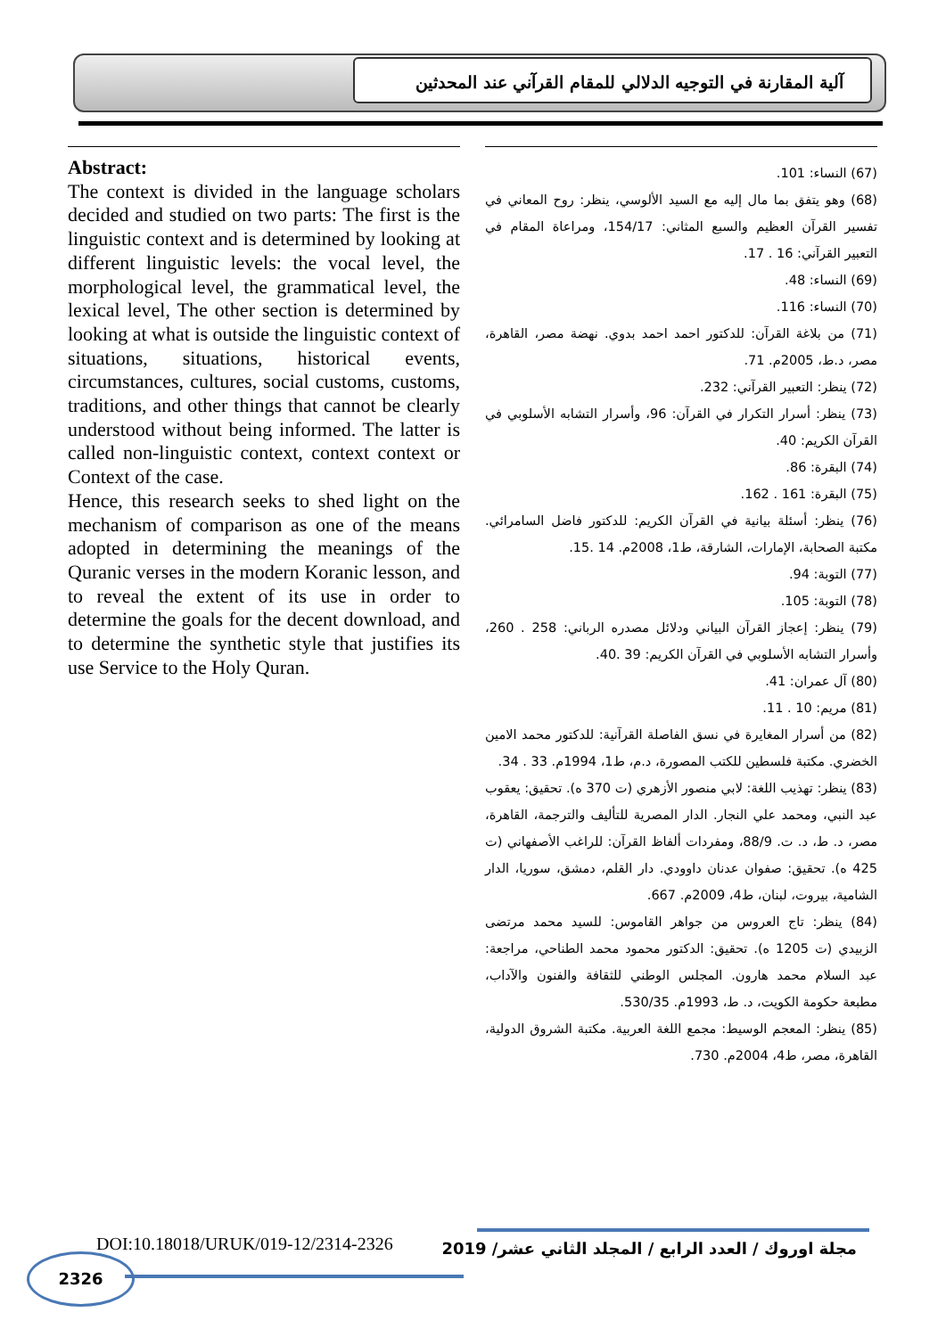آلية المقارنة في التوجيه الدلالي للمقام القرآني عند المحدثين
(67) النساء: 101.
(68) وهو يتفق بما مال إليه مع السيد الألوسي، ينظر: روح المعاني في تفسير القرآن العظيم والسبع المثاني: 154/17، ومراعاة المقام في التعبير القرآني: 16 . 17.
(69) النساء: 48.
(70) النساء: 116.
(71) من بلاغة القرآن: للدكتور احمد احمد بدوي. نهضة مصر، القاهرة، مصر، د.ط، 2005م. 71.
(72) ينظر: التعبير القرآني: 232.
(73) ينظر: أسرار التكرار في القرآن: 96، وأسرار التشابه الأسلوبي في القرآن الكريم: 40.
(74) البقرة: 86.
(75) البقرة: 161 . 162.
(76) ينظر: أسئلة بيانية في القرآن الكريم: للدكتور فاضل السامرائي. مكتبة الصحابة، الإمارات، الشارقة، ط1، 2008م. 14 .15.
(77) التوبة: 94.
(78) التوبة: 105.
(79) ينظر: إعجاز القرآن البياني ودلائل مصدره الرباني: 258 . 260، وأسرار التشابه الأسلوبي في القرآن الكريم: 39 .40.
(80) آل عمران: 41.
(81) مريم: 10 . 11.
(82) من أسرار المغايرة في نسق الفاصلة القرآنية: للدكتور محمد الامين الخضري. مكتبة فلسطين للكتب المصورة، د.م، ط1، 1994م. 33 . 34.
(83) ينظر: تهذيب اللغة: لابي منصور الأزهري (ت 370 ه). تحقيق: يعقوب عبد النبي، ومحمد علي النجار. الدار المصرية للتأليف والترجمة، القاهرة، مصر، د. ط، د. ت. 88/9، ومفردات ألفاظ القرآن: للراغب الأصفهاني (ت 425 ه). تحقيق: صفوان عدنان داوودي. دار القلم، دمشق، سوريا، الدار الشامية، بيروت، لبنان، ط4، 2009م. 667.
(84) ينظر: تاج العروس من جواهر القاموس: للسيد محمد مرتضى الزبيدي (ت 1205 ه). تحقيق: الدكتور محمود محمد الطناحي، مراجعة: عبد السلام محمد هارون. المجلس الوطني للثقافة والفنون والآداب، مطبعة حكومة الكويت، د. ط، 1993م. 530/35.
(85) ينظر: المعجم الوسيط: مجمع اللغة العربية. مكتبة الشروق الدولية، القاهرة، مصر، ط4، 2004م. 730.
Abstract:
The context is divided in the language scholars decided and studied on two parts: The first is the linguistic context and is determined by looking at different linguistic levels: the vocal level, the morphological level, the grammatical level, the lexical level, The other section is determined by looking at what is outside the linguistic context of situations, situations, historical events, circumstances, cultures, social customs, customs, traditions, and other things that cannot be clearly understood without being informed. The latter is called non-linguistic context, context context or Context of the case.
Hence, this research seeks to shed light on the mechanism of comparison as one of the means adopted in determining the meanings of the Quranic verses in the modern Koranic lesson, and to reveal the extent of its use in order to determine the goals for the decent download, and to determine the synthetic style that justifies its use Service to the Holy Quran.
DOI:10.18018/URUK/019-12/2314-2326
مجلة اوروك / العدد الرابع / المجلد الثاني عشر/ 2019
2326